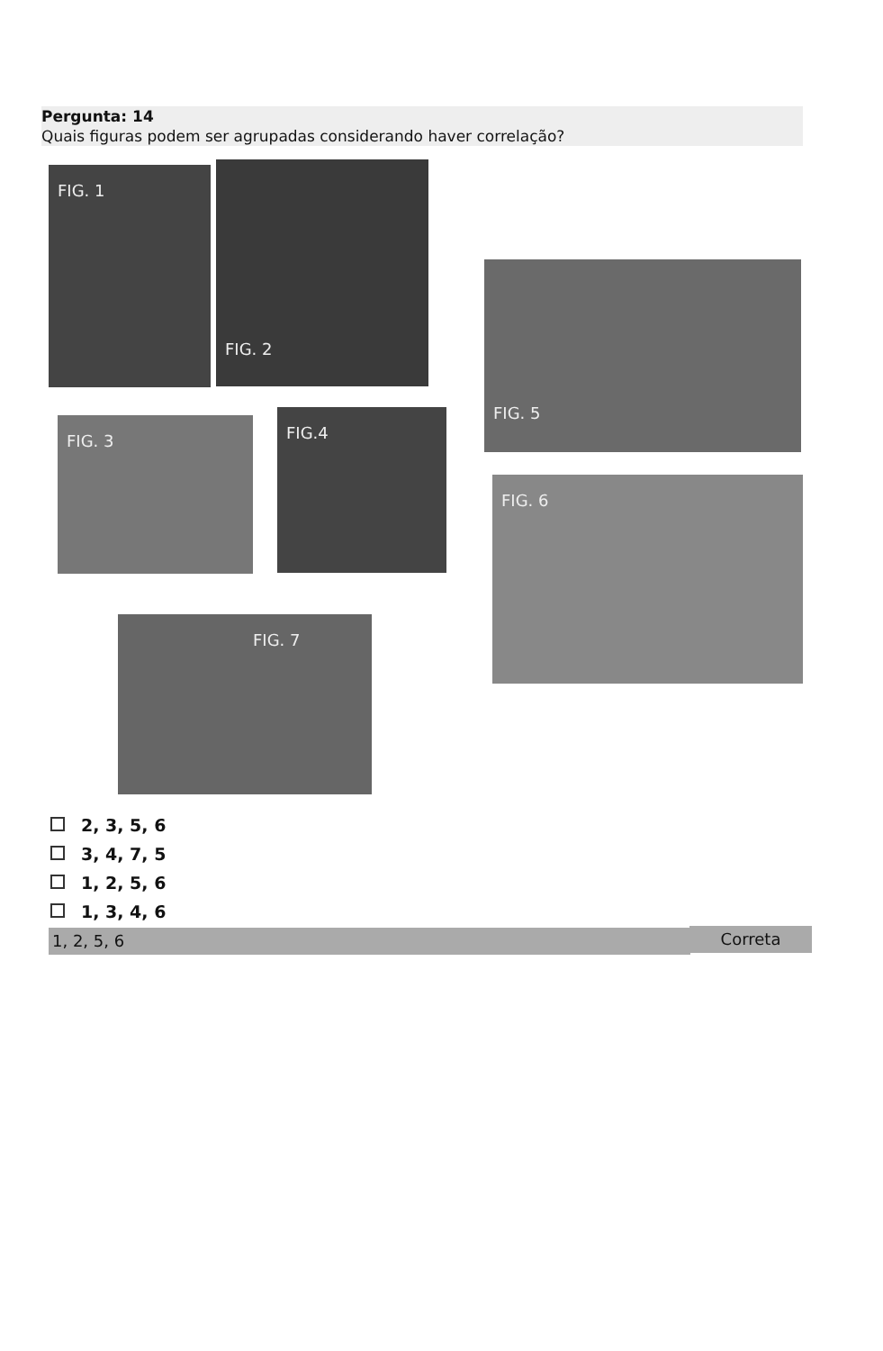Pergunta: 14
Quais figuras podem ser agrupadas considerando haver correlação?
FIG. 1 FIG. 2
FIG. 3 FIG.4
FIG. 5
FIG. 6
FIG. 7
2, 3, 5, 6
3, 4, 7, 5
1, 2, 5, 6
1, 3, 4, 6
1, 2, 5, 6 Correta